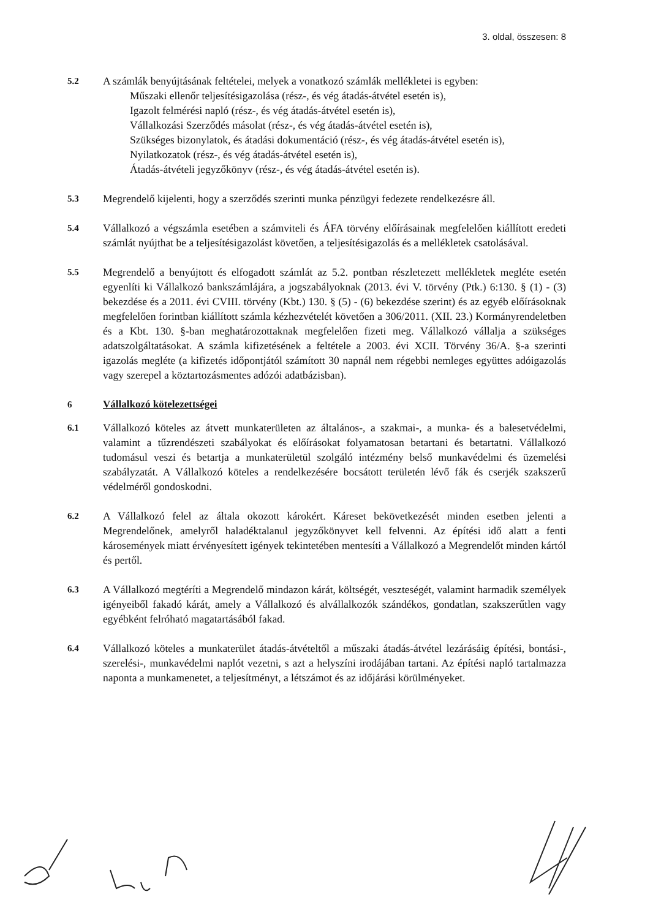3. oldal, összesen: 8
5.2
A számlák benyújtásának feltételei, melyek a vonatkozó számlák mellékletei is egyben:
Műszaki ellenőr teljesítésigazolása (rész-, és vég átadás-átvétel esetén is),
Igazolt felmérési napló (rész-, és vég átadás-átvétel esetén is),
Vállalkozási Szerződés másolat (rész-, és vég átadás-átvétel esetén is),
Szükséges bizonylatok, és átadási dokumentáció (rész-, és vég átadás-átvétel esetén is),
Nyilatkozatok (rész-, és vég átadás-átvétel esetén is),
Átadás-átvételi jegyzőkönyv (rész-, és vég átadás-átvétel esetén is).
5.3
Megrendelő kijelenti, hogy a szerződés szerinti munka pénzügyi fedezete rendelkezésre áll.
5.4
Vállalkozó a végszámla esetében a számviteli és ÁFA törvény előírásainak megfelelően kiállított eredeti számlát nyújthat be a teljesítésigazolást követően, a teljesítésigazolás és a mellékletek csatolásával.
5.5
Megrendelő a benyújtott és elfogadott számlát az 5.2. pontban részletezett mellékletek megléte esetén egyenlíti ki Vállalkozó bankszámlájára, a jogszabályoknak (2013. évi V. törvény (Ptk.) 6:130. § (1) - (3) bekezdése és a 2011. évi CVIII. törvény (Kbt.) 130. § (5) - (6) bekezdése szerint) és az egyéb előírásoknak megfelelően forintban kiállított számla kézhezvételét követően a 306/2011. (XII. 23.) Kormányrendeletben és a Kbt. 130. §-ban meghatározottaknak megfelelően fizeti meg. Vállalkozó vállalja a szükséges adatszolgáltatásokat. A számla kifizetésének a feltétele a 2003. évi XCII. Törvény 36/A. §-a szerinti igazolás megléte (a kifizetés időpontjától számított 30 napnál nem régebbi nemleges együttes adóigazolás vagy szerepel a köztartozásmentes adózói adatbázisban).
6 Vállalkozó kötelezettségei
6.1
Vállalkozó köteles az átvett munkaterületen az általános-, a szakmai-, a munka- és a balesetvédelmi, valamint a tűzrendészeti szabályokat és előírásokat folyamatosan betartani és betartatni. Vállalkozó tudomásul veszi és betartja a munkaterületül szolgáló intézmény belső munkavédelmi és üzemelési szabályzatát. A Vállalkozó köteles a rendelkezésére bocsátott területén lévő fák és cserjék szakszerű védelméről gondoskodni.
6.2
A Vállalkozó felel az általa okozott károkért. Káreset bekövetkezését minden esetben jelenti a Megrendelőnek, amelyről haladéktalanul jegyzőkönyvet kell felvenni. Az építési idő alatt a fenti károsemények miatt érvényesített igények tekintetében mentesíti a Vállalkozó a Megrendelőt minden kártól és pertől.
6.3
A Vállalkozó megtéríti a Megrendelő mindazon kárát, költségét, veszteségét, valamint harmadik személyek igényeiből fakadó kárát, amely a Vállalkozó és alvállalkozók szándékos, gondatlan, szakszerűtlen vagy egyébként felróható magatartásából fakad.
6.4
Vállalkozó köteles a munkaterület átadás-átvételtől a műszaki átadás-átvétel lezárásáig építési, bontási-, szerelési-, munkavédelmi naplót vezetni, s azt a helyszíni irodájában tartani. Az építési napló tartalmazza naponta a munkamenetet, a teljesítményt, a létszámot és az időjárási körülményeket.